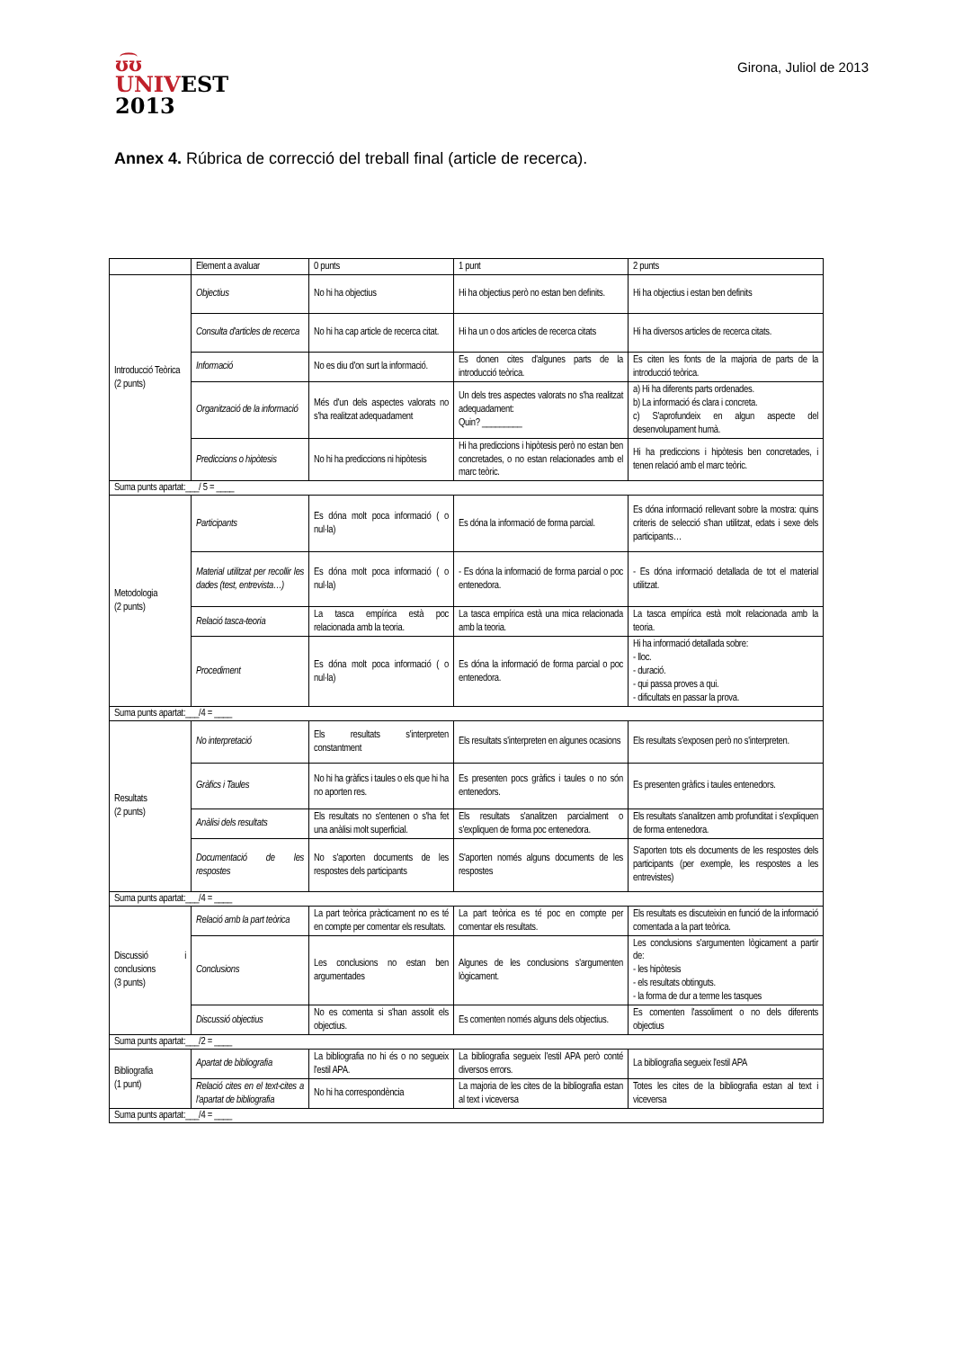ʊ͡ʊ
UNIVEST
2013
Girona, Juliol de 2013
Annex 4. Rúbrica de correcció del treball final (article de recerca).
| | Element a avaluar | 0 punts | 1 punt | 2 punts |
| --- | --- | --- | --- | --- |
| Introducció Teòrica (2 punts) | Objectius | No hi ha objectius | Hi ha objectius però no estan ben definits. | Hi ha objectius i estan ben definits |
| | Consulta d'articles de recerca | No hi ha cap article de recerca citat. | Hi ha un o dos articles de recerca citats | Hi ha diversos articles de recerca citats. |
| | Informació | No es diu d'on surt la informació. | Es donen cites d'algunes parts de la introducció teòrica. | Es citen les fonts de la majoria de parts de la introducció teòrica. |
| | Organització de la informació | Més d'un dels aspectes valorats no s'ha realitzat adequadament | Un dels tres aspectes valorats no s'ha realitzat adequadament: Quin? _________ | a) Hi ha diferents parts ordenades. b) La informació és clara i concreta. c) S'aprofundeix en algun aspecte del desenvolupament humà. |
| | Prediccions o hipòtesis | No hi ha prediccions ni hipòtesis | Hi ha prediccions i hipòtesis però no estan ben concretades, o no estan relacionades amb el marc teòric. | Hi ha prediccions i hipòtesis ben concretades, i tenen relació amb el marc teòric. |
| Suma punts apartat:___/ 5 = ____ | | | | |
| Metodologia (2 punts) | Participants | Es dóna molt poca informació ( o nul·la) | Es dóna la informació de forma parcial. | Es dóna informació rellevant sobre la mostra: quins criteris de selecció s'han utilitzat, edats i sexe dels participants… |
| | Material utilitzat per recollir les dades (test, entrevista…) | Es dóna molt poca informació ( o nul·la) | - Es dóna la informació de forma parcial o poc entenedora. | - Es dóna informació detallada de tot el material utilitzat. |
| | Relació tasca-teoria | La tasca empírica està poc relacionada amb la teoria. | La tasca empírica està una mica relacionada amb la teoria. | La tasca empírica està molt relacionada amb la teoria. |
| | Procediment | Es dóna molt poca informació ( o nul·la) | Es dóna la informació de forma parcial o poc entenedora. | Hi ha informació detallada sobre: - lloc. - duració. - qui passa proves a qui. - dificultats en passar la prova. |
| Suma punts apartat:___/4 = ____ | | | | |
| Resultats (2 punts) | No interpretació | Els resultats s'interpreten constantment | Els resultats s'interpreten en algunes ocasions | Els resultats s'exposen però no s'interpreten. |
| | Gràfics i Taules | No hi ha gràfics i taules o els que hi ha no aporten res. | Es presenten pocs gràfics i taules o no són entenedors. | Es presenten gràfics i taules entenedors. |
| | Anàlisi dels resultats | Els resultats no s'entenen o s'ha fet una anàlisi molt superficial. | Els resultats s'analitzen parcialment o s'expliquen de forma poc entenedora. | Els resultats s'analitzen amb profunditat i s'expliquen de forma entenedora. |
| | Documentació de les respostes | No s'aporten documents de les respostes dels participants | S'aporten només alguns documents de les respostes | S'aporten tots els documents de les respostes dels participants (per exemple, les respostes a les entrevistes) |
| Suma punts apartat:___/4 = ____ | | | | |
| Discussió i conclusions (3 punts) | Relació amb la part teòrica | La part teòrica pràcticament no es té en compte per comentar els resultats. | La part teòrica es té poc en compte per comentar els resultats. | Els resultats es discuteixin en funció de la informació comentada a la part teòrica. |
| | Conclusions | Les conclusions no estan ben argumentades | Algunes de les conclusions s'argumenten lògicament. | Les conclusions s'argumenten lògicament a partir de: - les hipòtesis - els resultats obtinguts. - la forma de dur a terme les tasques |
| | Discussió objectius | No es comenta si s'han assolit els objectius. | Es comenten només alguns dels objectius. | Es comenten l'assoliment o no dels diferents objectius |
| Suma punts apartat:___/2 = ____ | | | | |
| Bibliografia (1 punt) | Apartat de bibliografia | La bibliografia no hi és o no segueix l'estil APA. | La bibliografia segueix l'estil APA però conté diversos errors. | La bibliografia segueix l'estil APA |
| | Relació cites en el text-cites a l'apartat de bibliografia | No hi ha correspondència | La majoria de les cites de la bibliografia estan al text i viceversa | Totes les cites de la bibliografia estan al text i viceversa |
| Suma punts apartat:___/4 = ____ | | | | |